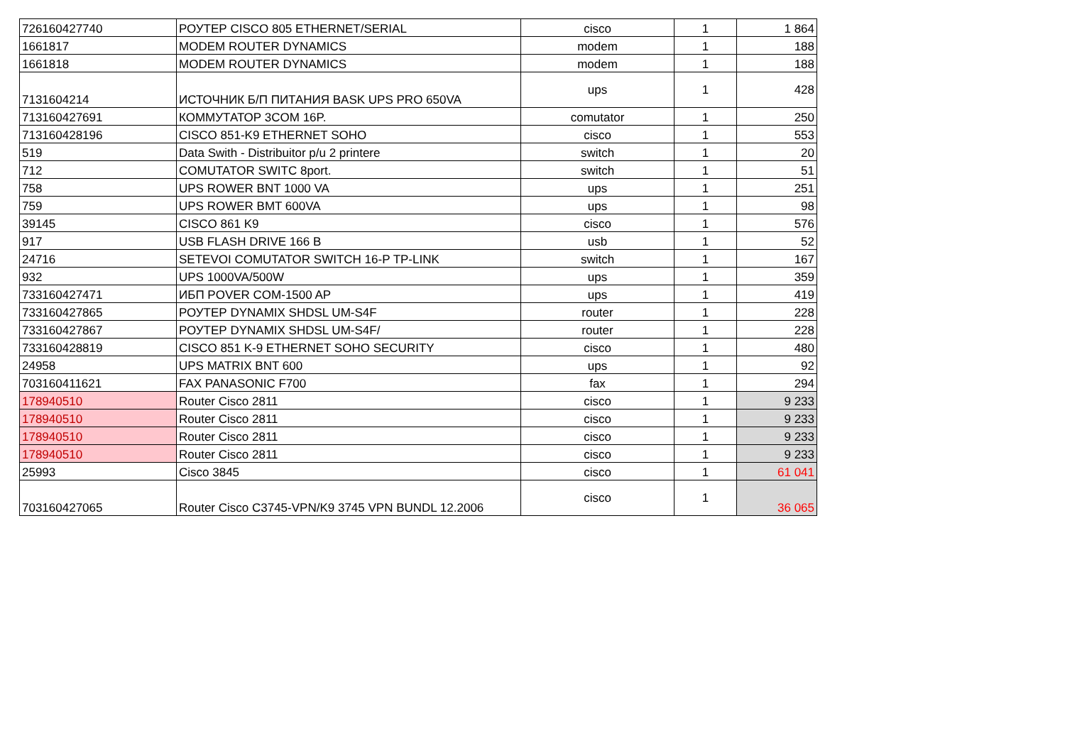| 726160427740 | РОУТЕР CISCO 805 ETHERNET/SERIAL | cisco | 1 | 1 864 |
| 1661817 | MODEM ROUTER DYNAMICS | modem | 1 | 188 |
| 1661818 | MODEM ROUTER DYNAMICS | modem | 1 | 188 |
| 7131604214 | ИСТОЧНИК Б/П ПИТАНИЯ BASK UPS PRO 650VA | ups | 1 | 428 |
| 713160427691 | КОММУТАТОР 3COM 16P. | comutator | 1 | 250 |
| 713160428196 | CISCO 851-K9 ETHERNET SOHO | cisco | 1 | 553 |
| 519 | Data Swith - Distribuitor p/u 2 printere | switch | 1 | 20 |
| 712 | COMUTATOR SWITC 8port. | switch | 1 | 51 |
| 758 | UPS ROWER BNT 1000 VA | ups | 1 | 251 |
| 759 | UPS ROWER BMT 600VA | ups | 1 | 98 |
| 39145 | CISCO 861 K9 | cisco | 1 | 576 |
| 917 | USB FLASH DRIVE 166 B | usb | 1 | 52 |
| 24716 | SETEVOI COMUTATOR SWITCH 16-P TP-LINK | switch | 1 | 167 |
| 932 | UPS 1000VA/500W | ups | 1 | 359 |
| 733160427471 | ИБП POVER COM-1500 AP | ups | 1 | 419 |
| 733160427865 | РОУТЕР DYNAMIX SHDSL UM-S4F | router | 1 | 228 |
| 733160427867 | РОУТЕР DYNAMIX SHDSL UM-S4F/ | router | 1 | 228 |
| 733160428819 | CISCO 851 K-9 ETHERNET SOHO SECURITY | cisco | 1 | 480 |
| 24958 | UPS MATRIX BNT 600 | ups | 1 | 92 |
| 703160411621 | FAX PANASONIC F700 | fax | 1 | 294 |
| 178940510 | Router Cisco 2811 | cisco | 1 | 9 233 |
| 178940510 | Router Cisco 2811 | cisco | 1 | 9 233 |
| 178940510 | Router Cisco 2811 | cisco | 1 | 9 233 |
| 178940510 | Router Cisco 2811 | cisco | 1 | 9 233 |
| 25993 | Cisco 3845 | cisco | 1 | 61 041 |
| 703160427065 | Router Cisco C3745-VPN/K9 3745 VPN BUNDL 12.2006 | cisco | 1 | 36 065 |